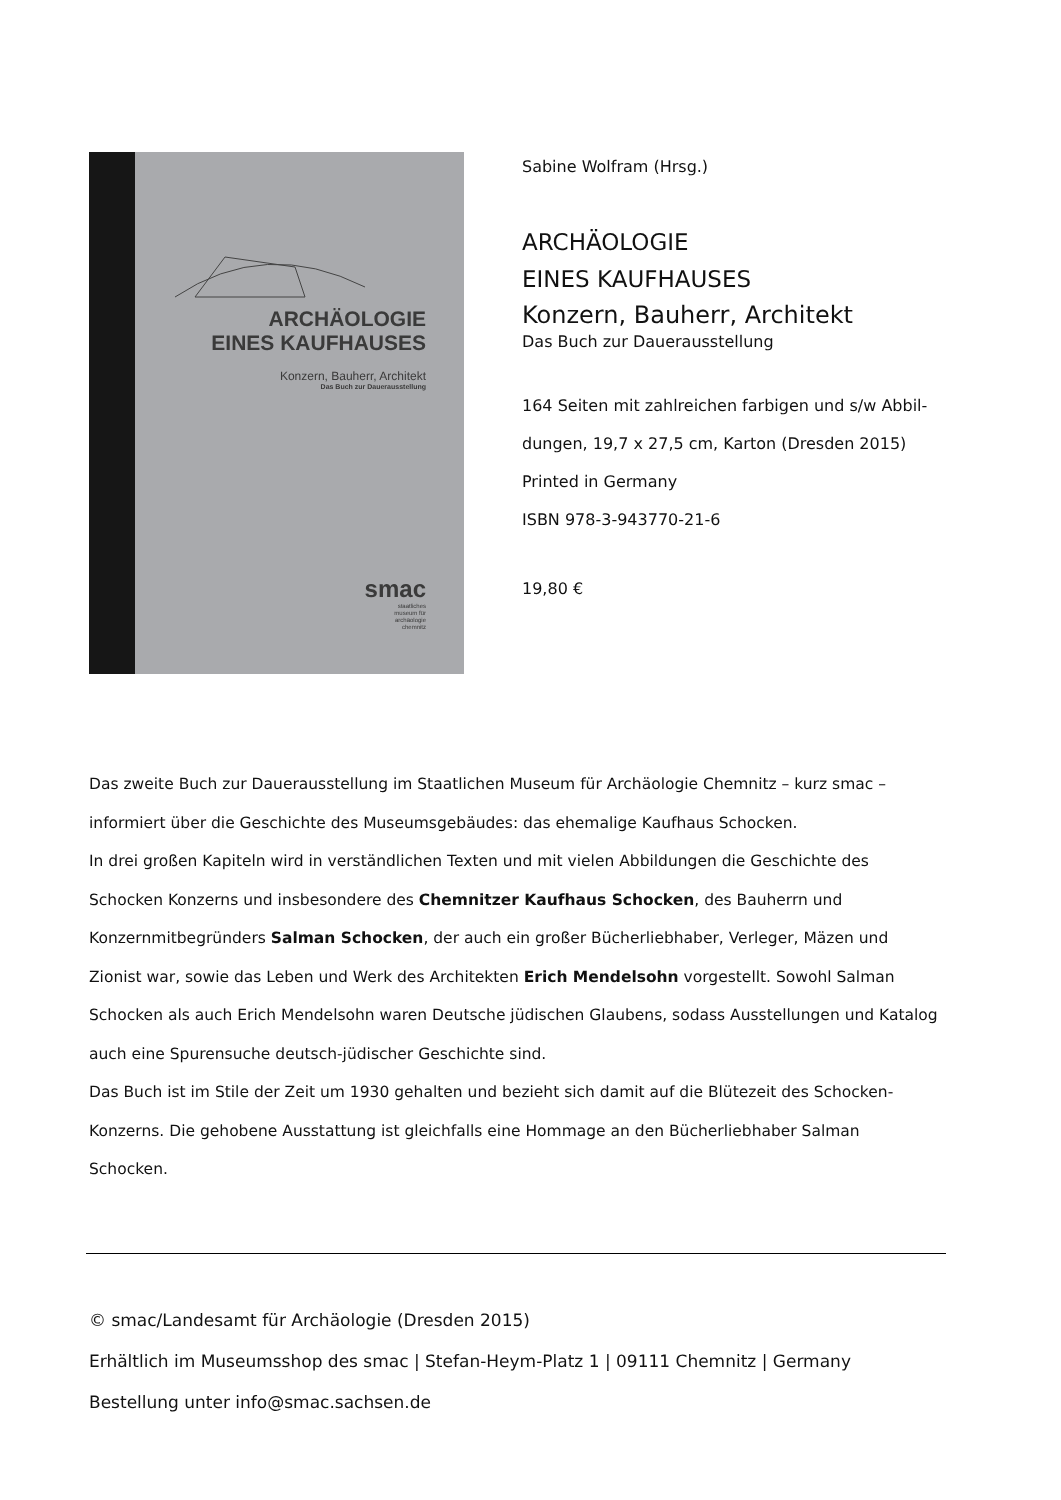ARCHÄOLOGIE
EINES KAUFHAUSES
Konzern, Bauherr, Architekt
Das Buch zur Dauerausstellung
smac
staatliches
museum für
archäologie
chemnitz
Sabine Wolfram (Hrsg.)
ARCHÄOLOGIE
EINES KAUFHAUSES
Konzern, Bauherr, Architekt
Das Buch zur Dauerausstellung
164 Seiten mit zahlreichen farbigen und s/w Abbil-
dungen, 19,7 x 27,5 cm, Karton (Dresden 2015)
Printed in Germany
ISBN 978-3-943770-21-6
19,80 €
Das zweite Buch zur Dauerausstellung im Staatlichen Museum für Archäologie Chemnitz – kurz smac – informiert über die Geschichte des Museumsgebäudes: das ehemalige Kaufhaus Schocken.
In drei großen Kapiteln wird in verständlichen Texten und mit vielen Abbildungen die Geschichte des Schocken Konzerns und insbesondere des Chemnitzer Kaufhaus Schocken, des Bauherrn und Konzernmitbegründers Salman Schocken, der auch ein großer Bücherliebhaber, Verleger, Mäzen und Zionist war, sowie das Leben und Werk des Architekten Erich Mendelsohn vorgestellt. Sowohl Salman Schocken als auch Erich Mendelsohn waren Deutsche jüdischen Glaubens, sodass Ausstellungen und Katalog auch eine Spurensuche deutsch-jüdischer Geschichte sind.
Das Buch ist im Stile der Zeit um 1930 gehalten und bezieht sich damit auf die Blütezeit des Schocken-Konzerns. Die gehobene Ausstattung ist gleichfalls eine Hommage an den Bücherliebhaber Salman Schocken.
© smac/Landesamt für Archäologie (Dresden 2015)
Erhältlich im Museumsshop des smac | Stefan-Heym-Platz 1 | 09111 Chemnitz | Germany
Bestellung unter info@smac.sachsen.de